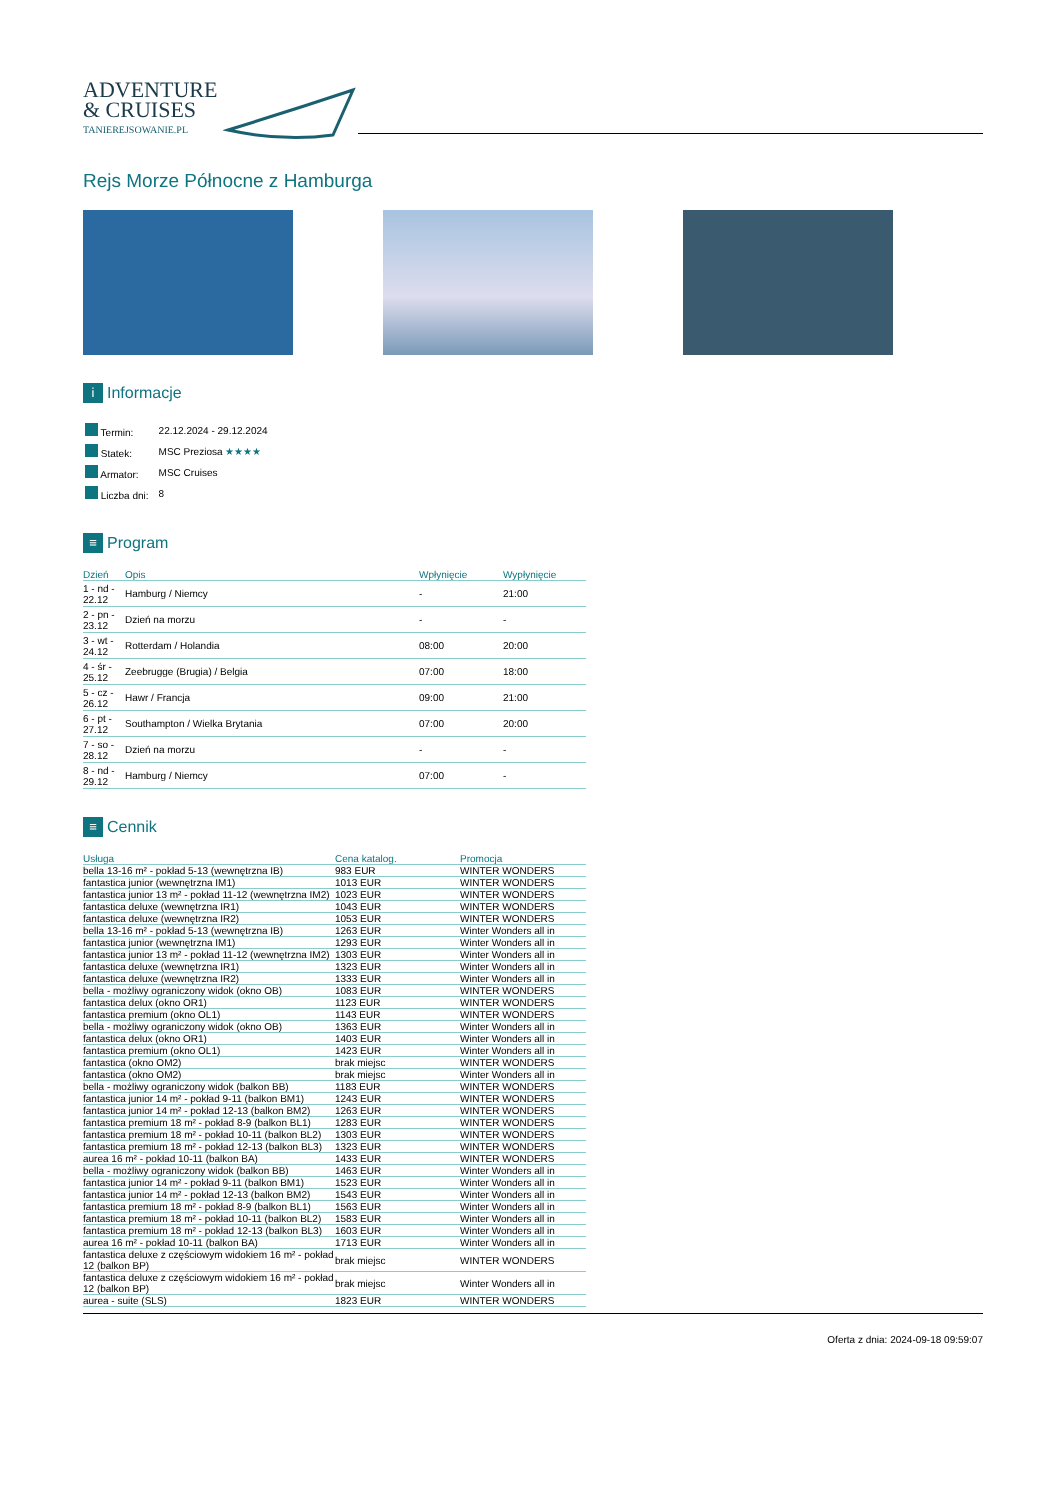ADVENTURE
& CRUISES
TANIEREJSOWANIE.PL
Rejs Morze Północne z Hamburga
i Informacje
| Termin: | 22.12.2024 - 29.12.2024 |
| Statek: | MSC Preziosa ★★★★ |
| Armator: | MSC Cruises |
| Liczba dni: | 8 |
≡ Program
| Dzień | Opis | Wpłynięcie | Wypłynięcie |
| --- | --- | --- | --- |
| 1 - nd - 22.12 | Hamburg / Niemcy | - | 21:00 |
| 2 - pn - 23.12 | Dzień na morzu | - | - |
| 3 - wt - 24.12 | Rotterdam / Holandia | 08:00 | 20:00 |
| 4 - śr - 25.12 | Zeebrugge (Brugia) / Belgia | 07:00 | 18:00 |
| 5 - cz - 26.12 | Hawr / Francja | 09:00 | 21:00 |
| 6 - pt - 27.12 | Southampton / Wielka Brytania | 07:00 | 20:00 |
| 7 - so - 28.12 | Dzień na morzu | - | - |
| 8 - nd - 29.12 | Hamburg / Niemcy | 07:00 | - |
≡ Cennik
| Usługa | Cena katalog. | Promocja |
| --- | --- | --- |
| bella 13-16 m² - pokład 5-13 (wewnętrzna IB) | 983 EUR | WINTER WONDERS |
| fantastica junior (wewnętrzna IM1) | 1013 EUR | WINTER WONDERS |
| fantastica junior 13 m² - pokład 11-12 (wewnętrzna IM2) | 1023 EUR | WINTER WONDERS |
| fantastica deluxe (wewnętrzna IR1) | 1043 EUR | WINTER WONDERS |
| fantastica deluxe (wewnętrzna IR2) | 1053 EUR | WINTER WONDERS |
| bella 13-16 m² - pokład 5-13 (wewnętrzna IB) | 1263 EUR | Winter Wonders all in |
| fantastica junior (wewnętrzna IM1) | 1293 EUR | Winter Wonders all in |
| fantastica junior 13 m² - pokład 11-12 (wewnętrzna IM2) | 1303 EUR | Winter Wonders all in |
| fantastica deluxe (wewnętrzna IR1) | 1323 EUR | Winter Wonders all in |
| fantastica deluxe (wewnętrzna IR2) | 1333 EUR | Winter Wonders all in |
| bella - możliwy ograniczony widok (okno OB) | 1083 EUR | WINTER WONDERS |
| fantastica delux (okno OR1) | 1123 EUR | WINTER WONDERS |
| fantastica premium (okno OL1) | 1143 EUR | WINTER WONDERS |
| bella - możliwy ograniczony widok (okno OB) | 1363 EUR | Winter Wonders all in |
| fantastica delux (okno OR1) | 1403 EUR | Winter Wonders all in |
| fantastica premium (okno OL1) | 1423 EUR | Winter Wonders all in |
| fantastica (okno OM2) | brak miejsc | WINTER WONDERS |
| fantastica (okno OM2) | brak miejsc | Winter Wonders all in |
| bella - możliwy ograniczony widok (balkon BB) | 1183 EUR | WINTER WONDERS |
| fantastica junior 14 m² - pokład 9-11 (balkon BM1) | 1243 EUR | WINTER WONDERS |
| fantastica junior 14 m² - pokład 12-13 (balkon BM2) | 1263 EUR | WINTER WONDERS |
| fantastica premium 18 m² - pokład 8-9 (balkon BL1) | 1283 EUR | WINTER WONDERS |
| fantastica premium 18 m² - pokład 10-11 (balkon BL2) | 1303 EUR | WINTER WONDERS |
| fantastica premium 18 m² - pokład 12-13 (balkon BL3) | 1323 EUR | WINTER WONDERS |
| aurea 16 m² - pokład 10-11 (balkon BA) | 1433 EUR | WINTER WONDERS |
| bella - możliwy ograniczony widok (balkon BB) | 1463 EUR | Winter Wonders all in |
| fantastica junior 14 m² - pokład 9-11 (balkon BM1) | 1523 EUR | Winter Wonders all in |
| fantastica junior 14 m² - pokład 12-13 (balkon BM2) | 1543 EUR | Winter Wonders all in |
| fantastica premium 18 m² - pokład 8-9 (balkon BL1) | 1563 EUR | Winter Wonders all in |
| fantastica premium 18 m² - pokład 10-11 (balkon BL2) | 1583 EUR | Winter Wonders all in |
| fantastica premium 18 m² - pokład 12-13 (balkon BL3) | 1603 EUR | Winter Wonders all in |
| aurea 16 m² - pokład 10-11 (balkon BA) | 1713 EUR | Winter Wonders all in |
| fantastica deluxe z częściowym widokiem 16 m² - pokład 12 (balkon BP) | brak miejsc | WINTER WONDERS |
| fantastica deluxe z częściowym widokiem 16 m² - pokład 12 (balkon BP) | brak miejsc | Winter Wonders all in |
| aurea - suite (SLS) | 1823 EUR | WINTER WONDERS |
Oferta z dnia: 2024-09-18 09:59:07